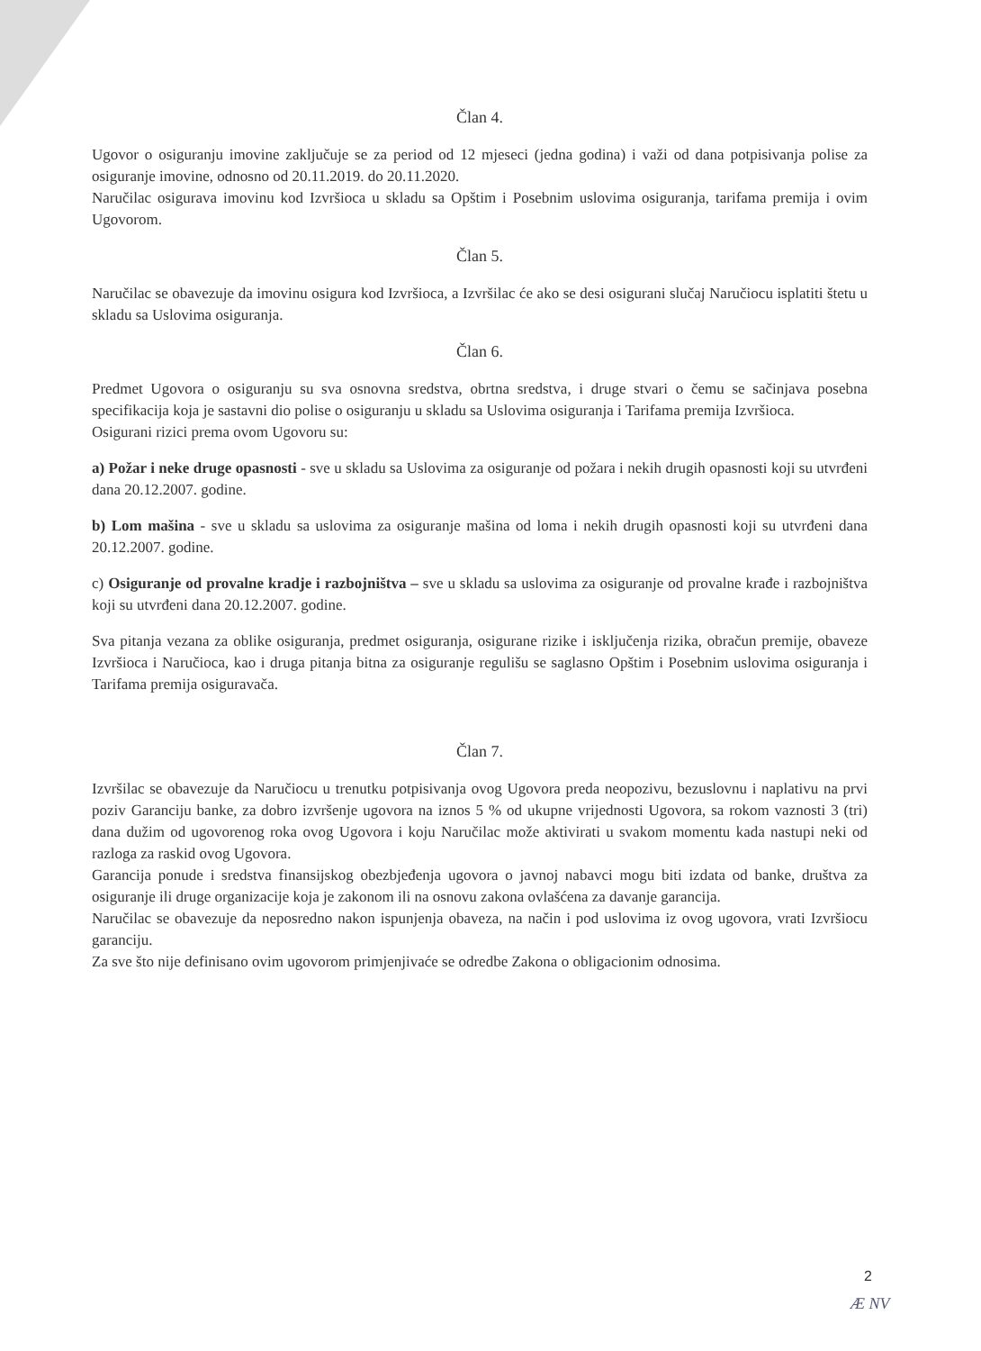Član 4.
Ugovor o osiguranju imovine zaključuje se za period od 12 mjeseci (jedna godina) i važi od dana potpisivanja polise za osiguranje imovine, odnosno od 20.11.2019. do 20.11.2020.
Naručilac osigurava imovinu kod Izvršioca u skladu sa Opštim i Posebnim uslovima osiguranja, tarifama premija i ovim Ugovorom.
Član 5.
Naručilac se obavezuje da imovinu osigura kod Izvršioca, a Izvršilac će ako se desi osigurani slučaj Naručiocu isplatiti štetu u skladu sa Uslovima osiguranja.
Član 6.
Predmet Ugovora o osiguranju su sva osnovna sredstva, obrtna sredstva, i druge stvari o čemu se sačinjava posebna specifikacija koja je sastavni dio polise o osiguranju u skladu sa Uslovima osiguranja i Tarifama premija Izvršioca.
Osigurani rizici prema ovom Ugovoru su:
a) Požar i neke druge opasnosti - sve u skladu sa Uslovima za osiguranje od požara i nekih drugih opasnosti koji su utvrđeni dana 20.12.2007. godine.
b) Lom mašina - sve u skladu sa uslovima za osiguranje mašina od loma i nekih drugih opasnosti koji su utvrđeni dana 20.12.2007. godine.
c) Osiguranje od provalne kradje i razbojništva – sve u skladu sa uslovima za osiguranje od provalne krađe i razbojništva koji su utvrđeni dana 20.12.2007. godine.
Sva pitanja vezana za oblike osiguranja, predmet osiguranja, osigurane rizike i isključenja rizika, obračun premije, obaveze Izvršioca i Naručioca, kao i druga pitanja bitna za osiguranje regulišu se saglasno Opštim i Posebnim uslovima osiguranja i Tarifama premija osiguravača.
Član 7.
Izvršilac se obavezuje da Naručiocu u trenutku potpisivanja ovog Ugovora preda neopozivu, bezuslovnu i naplativu na prvi poziv Garanciju banke, za dobro izvršenje ugovora na iznos 5 % od ukupne vrijednosti Ugovora, sa rokom vaznosti 3 (tri) dana dužim od ugovorenog roka ovog Ugovora i koju Naručilac može aktivirati u svakom momentu kada nastupi neki od razloga za raskid ovog Ugovora.
Garancija ponude i sredstva finansijskog obezbjeđenja ugovora o javnoj nabavci mogu biti izdata od banke, društva za osiguranje ili druge organizacije koja je zakonom ili na osnovu zakona ovlašćena za davanje garancija.
Naručilac se obavezuje da neposredno nakon ispunjenja obaveza, na način i pod uslovima iz ovog ugovora, vrati Izvršiocu garanciju.
Za sve što nije definisano ovim ugovorom primjenjivaće se odredbe Zakona o obligacionim odnosima.
2
Æ NV